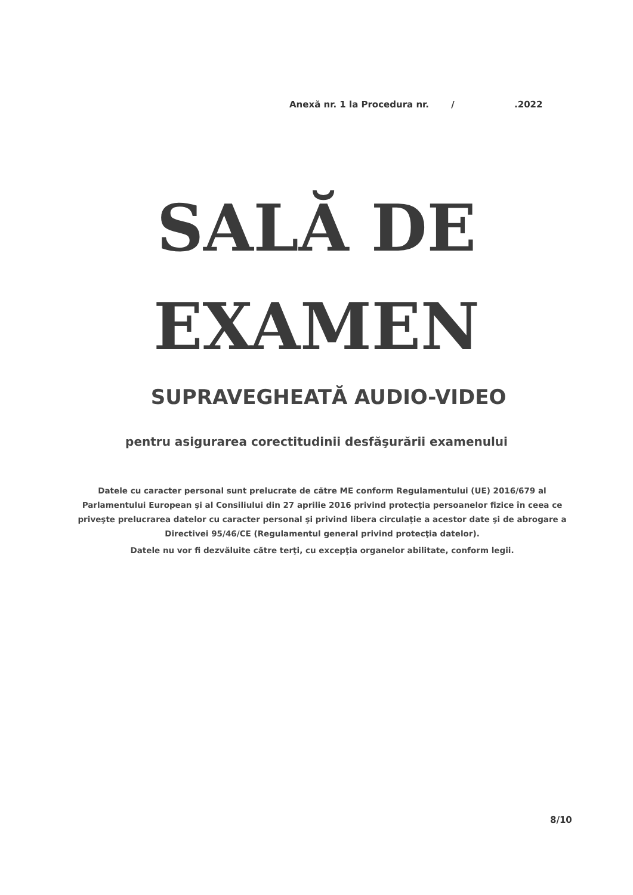Anexă nr. 1 la Procedura nr. / .2022
SALĂ DE
EXAMEN
SUPRAVEGHEATĂ AUDIO-VIDEO
pentru asigurarea corectitudinii desfăşurării examenului
Datele cu caracter personal sunt prelucrate de către ME conform Regulamentului (UE) 2016/679 al Parlamentului European şi al Consiliului din 27 aprilie 2016 privind protecţia persoanelor fizice în ceea ce priveşte prelucrarea datelor cu caracter personal şi privind libera circulaţie a acestor date şi de abrogare a Directivei 95/46/CE (Regulamentul general privind protecţia datelor).
Datele nu vor fi dezvăluite către terţi, cu excepţia organelor abilitate, conform legii.
8/10